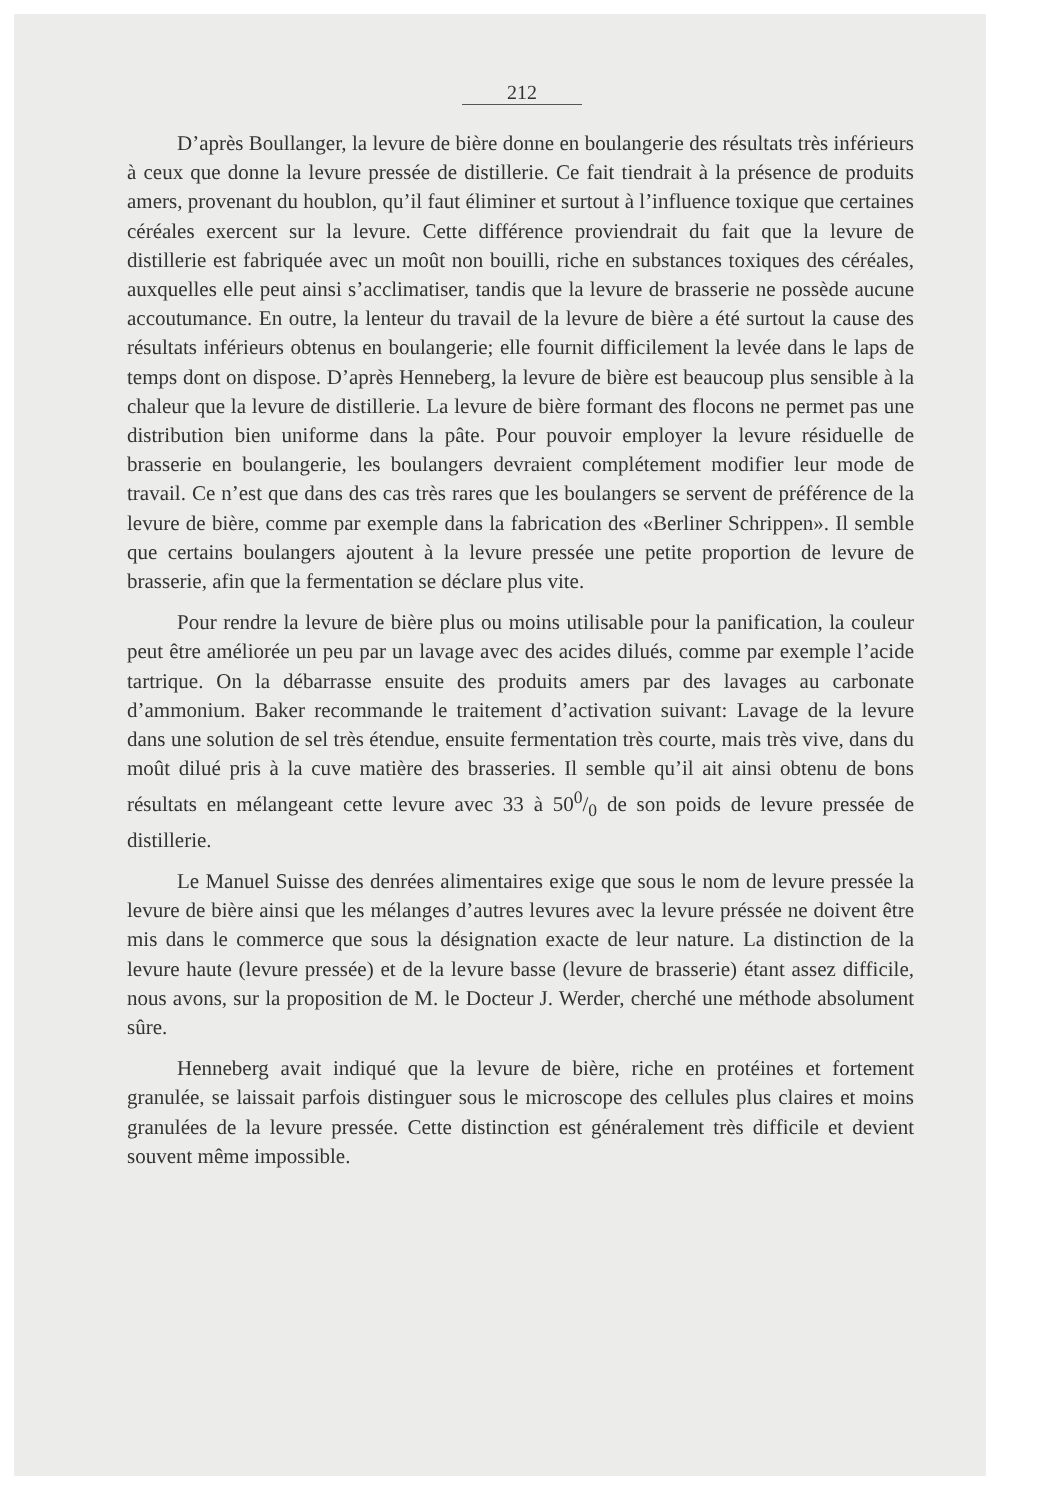212
D’après Boullanger, la levure de bière donne en boulangerie des résultats très inférieurs à ceux que donne la levure pressée de distillerie. Ce fait tiendrait à la présence de produits amers, provenant du houblon, qu’il faut éliminer et surtout à l’influence toxique que certaines céréales exercent sur la levure. Cette différence proviendrait du fait que la levure de distillerie est fabriquée avec un moût non bouilli, riche en substances toxiques des céréales, auxquelles elle peut ainsi s’acclimatiser, tandis que la levure de brasserie ne possède aucune accoutumance. En outre, la lenteur du travail de la levure de bière a été surtout la cause des résultats inférieurs obtenus en boulangerie; elle fournit difficilement la levée dans le laps de temps dont on dispose. D’après Henneberg, la levure de bière est beaucoup plus sensible à la chaleur que la levure de distillerie. La levure de bière formant des flocons ne permet pas une distribution bien uniforme dans la pâte. Pour pouvoir employer la levure résiduelle de brasserie en boulangerie, les boulangers devraient complétement modifier leur mode de travail. Ce n’est que dans des cas très rares que les boulangers se servent de préférence de la levure de bière, comme par exemple dans la fabrication des «Berliner Schrippen». Il semble que certains boulangers ajoutent à la levure pressée une petite proportion de levure de brasserie, afin que la fermentation se déclare plus vite.
Pour rendre la levure de bière plus ou moins utilisable pour la panification, la couleur peut être améliorée un peu par un lavage avec des acides dilués, comme par exemple l’acide tartrique. On la débarrasse ensuite des produits amers par des lavages au carbonate d’ammonium. Baker recommande le traitement d’activation suivant: Lavage de la levure dans une solution de sel très étendue, ensuite fermentation très courte, mais très vive, dans du moût dilué pris à la cuve matière des brasseries. Il semble qu’il ait ainsi obtenu de bons résultats en mélangeant cette levure avec 33 à 500/0 de son poids de levure pressée de distillerie.
Le Manuel Suisse des denrées alimentaires exige que sous le nom de levure pressée la levure de bière ainsi que les mélanges d’autres levures avec la levure préssée ne doivent être mis dans le commerce que sous la désignation exacte de leur nature. La distinction de la levure haute (levure pressée) et de la levure basse (levure de brasserie) étant assez difficile, nous avons, sur la proposition de M. le Docteur J. Werder, cherché une méthode absolument sûre.
Henneberg avait indiqué que la levure de bière, riche en protéines et fortement granulée, se laissait parfois distinguer sous le microscope des cellules plus claires et moins granulées de la levure pressée. Cette distinction est généralement très difficile et devient souvent même impossible.